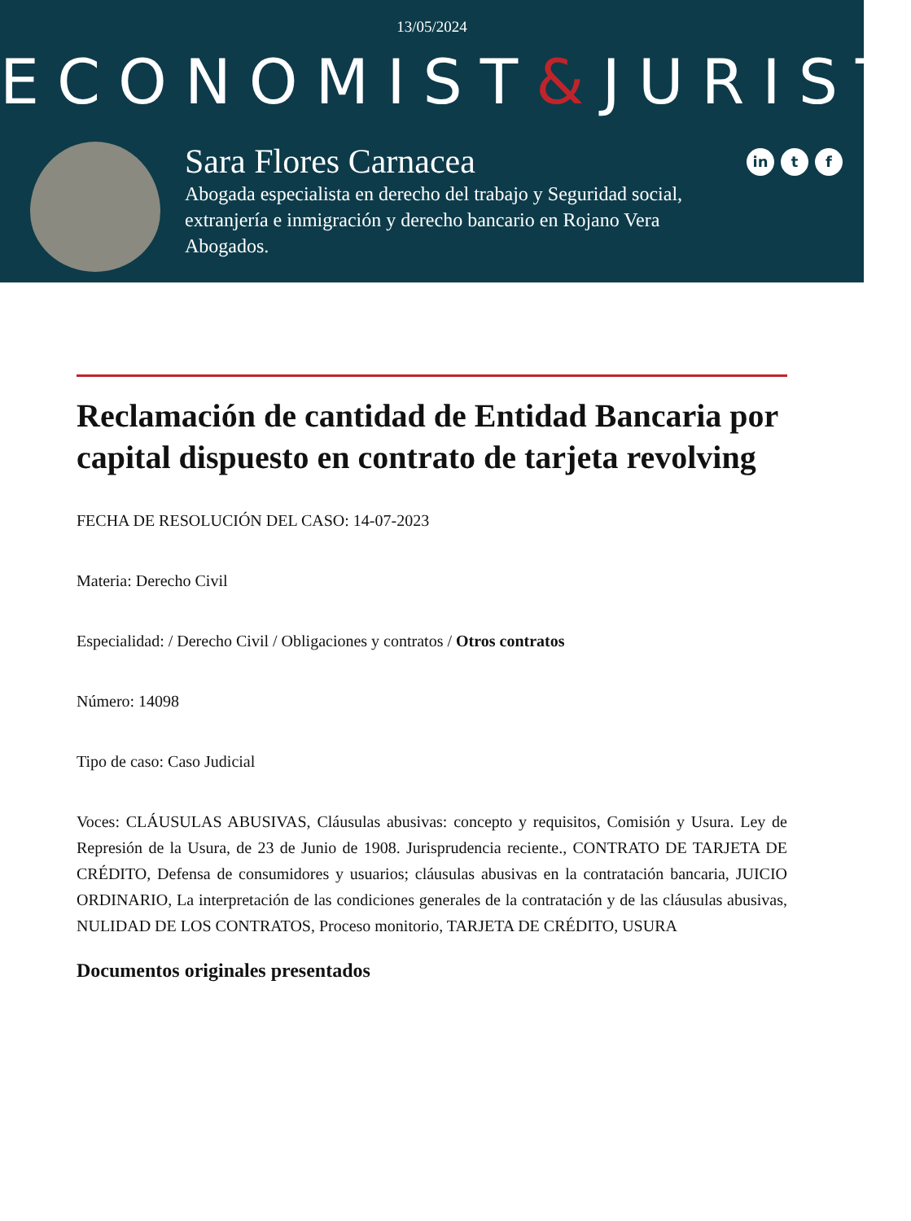13/05/2024
ECONOMIST&JURIST
Sara Flores Carnacea
Abogada especialista en derecho del trabajo y Seguridad social, extranjería e inmigración y derecho bancario en Rojano Vera Abogados.
in t f
Reclamación de cantidad de Entidad Bancaria por capital dispuesto en contrato de tarjeta revolving
FECHA DE RESOLUCIÓN DEL CASO: 14-07-2023
Materia: Derecho Civil
Especialidad: / Derecho Civil / Obligaciones y contratos / Otros contratos
Número: 14098
Tipo de caso: Caso Judicial
Voces: CLÁUSULAS ABUSIVAS, Cláusulas abusivas: concepto y requisitos, Comisión y Usura. Ley de Represión de la Usura, de 23 de Junio de 1908. Jurisprudencia reciente., CONTRATO DE TARJETA DE CRÉDITO, Defensa de consumidores y usuarios; cláusulas abusivas en la contratación bancaria, JUICIO ORDINARIO, La interpretación de las condiciones generales de la contratación y de las cláusulas abusivas, NULIDAD DE LOS CONTRATOS, Proceso monitorio, TARJETA DE CRÉDITO, USURA
Documentos originales presentados